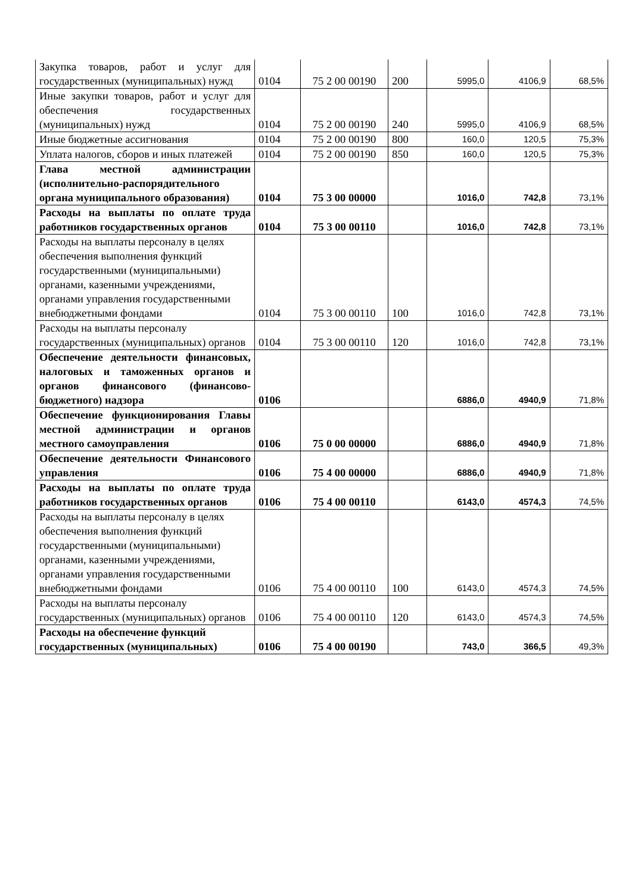| Закупка товаров, работ и услуг для государственных (муниципальных) нужд | 0104 | 75 2 00 00190 | 200 | 5995,0 | 4106,9 | 68,5% |
| Иные закупки товаров, работ и услуг для обеспечения государственных (муниципальных) нужд | 0104 | 75 2 00 00190 | 240 | 5995,0 | 4106,9 | 68,5% |
| Иные бюджетные ассигнования | 0104 | 75 2 00 00190 | 800 | 160,0 | 120,5 | 75,3% |
| Уплата налогов, сборов и иных платежей | 0104 | 75 2 00 00190 | 850 | 160,0 | 120,5 | 75,3% |
| Глава местной администрации (исполнительно-распорядительного органа муниципального образования) | 0104 | 75 3 00 00000 | | 1016,0 | 742,8 | 73,1% |
| Расходы на выплаты по оплате труда работников государственных органов | 0104 | 75 3 00 00110 | | 1016,0 | 742,8 | 73,1% |
| Расходы на выплаты персоналу в целях обеспечения выполнения функций государственными (муниципальными) органами, казенными учреждениями, органами управления государственными внебюджетными фондами | 0104 | 75 3 00 00110 | 100 | 1016,0 | 742,8 | 73,1% |
| Расходы на выплаты персоналу государственных (муниципальных) органов | 0104 | 75 3 00 00110 | 120 | 1016,0 | 742,8 | 73,1% |
| Обеспечение деятельности финансовых, налоговых и таможенных органов и органов финансового (финансово-бюджетного) надзора | 0106 | | | 6886,0 | 4940,9 | 71,8% |
| Обеспечение функционирования Главы местной администрации и органов местного самоуправления | 0106 | 75 0 00 00000 | | 6886,0 | 4940,9 | 71,8% |
| Обеспечение деятельности Финансового управления | 0106 | 75 4 00 00000 | | 6886,0 | 4940,9 | 71,8% |
| Расходы на выплаты по оплате труда работников государственных органов | 0106 | 75 4 00 00110 | | 6143,0 | 4574,3 | 74,5% |
| Расходы на выплаты персоналу в целях обеспечения выполнения функций государственными (муниципальными) органами, казенными учреждениями, органами управления государственными внебюджетными фондами | 0106 | 75 4 00 00110 | 100 | 6143,0 | 4574,3 | 74,5% |
| Расходы на выплаты персоналу государственных (муниципальных) органов | 0106 | 75 4 00 00110 | 120 | 6143,0 | 4574,3 | 74,5% |
| Расходы на обеспечение функций государственных (муниципальных) | 0106 | 75 4 00 00190 | | 743,0 | 366,5 | 49,3% |